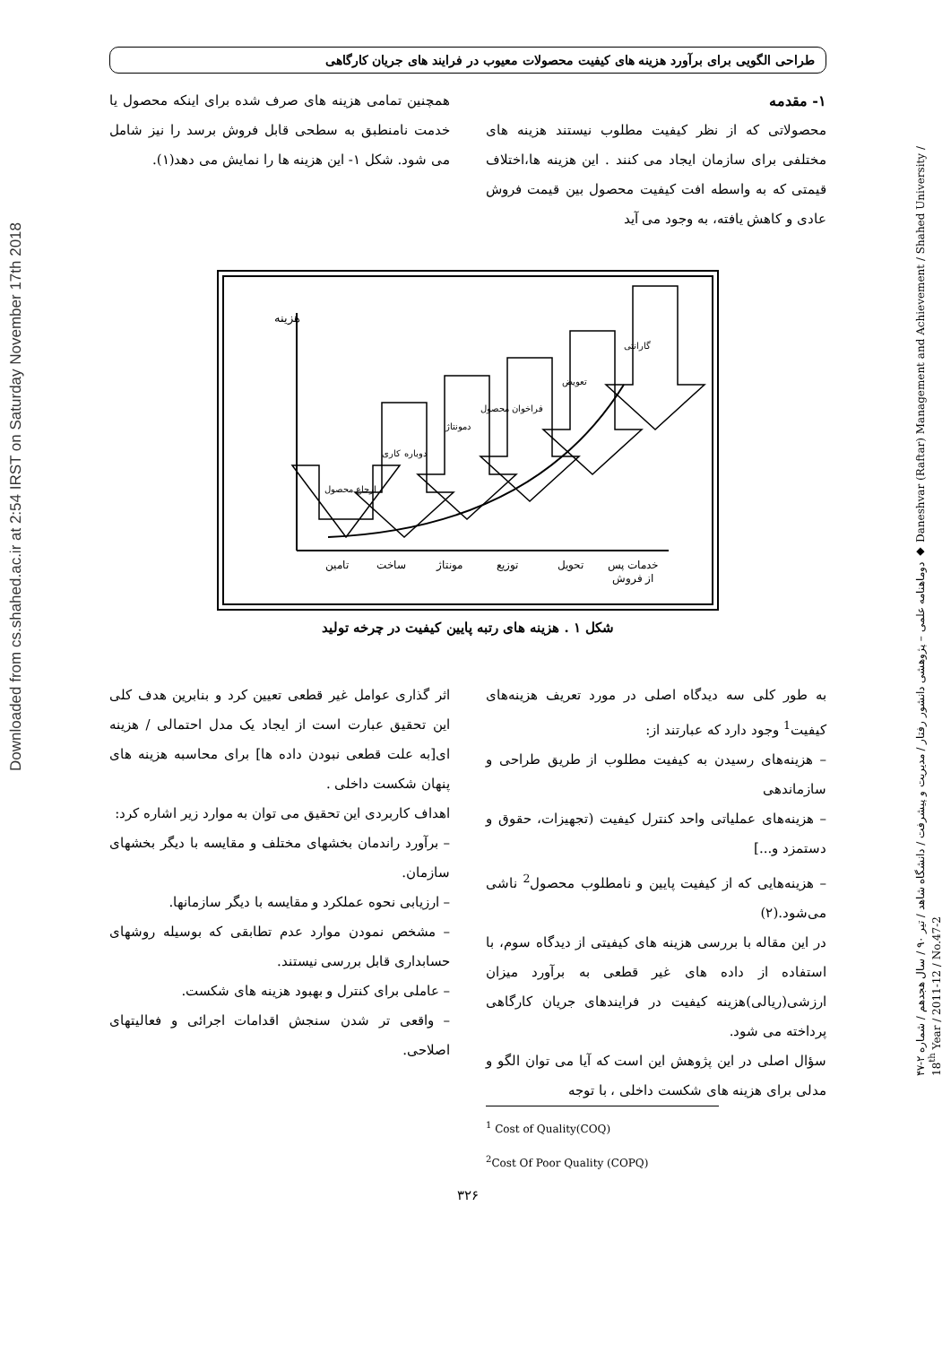Downloaded from cs.shahed.ac.ir at 2:54 IRST on Saturday November 17th 2018
دوماهنامه علمی – پژوهشی دانشور رفتار / مدیریت و پیشرفت / دانشگاه شاهد / تیر ۹۰ / سال هجدهم / شماره ۲-۴۷ ◆ Daneshvar (Raftar) Management and Achievement / Shahed University / 18<sup>th</sup> Year / 2011-12 / No.47-2
طراحی الگویی برای برآورد هزینه های کیفیت محصولات معیوب در فرایند های جریان کارگاهی
۱- مقدمه
محصولاتی که از نظر کیفیت مطلوب نیستند هزینه های مختلفی برای سازمان ایجاد می کنند . این هزینه ها،اختلاف قیمتی که به واسطه افت کیفیت محصول بین قیمت فروش عادی و کاهش یافته، به وجود می آید
همچنین تمامی هزینه های صرف شده برای اینکه محصول یا خدمت نامنطبق به سطحی قابل فروش برسد را نیز شامل می شود. شکل ۱- این هزینه ها را نمایش می دهد(۱).
هزینه
تامین
ساخت
مونتاژ
توزیع
تحویل
خدمات پس
از فروش
ارجاع محصول
دوباره کاری
دمونتاژ
فراخوان محصول
تعویض
گارانتی
شکل ۱ . هزینه های رتبه پایین کیفیت در چرخه تولید
به طور کلی سه دیدگاه اصلی در مورد تعریف هزینه‌های کیفیت<sup>1</sup> وجود دارد که عبارتند از:
– هزینه‌های رسیدن به کیفیت مطلوب از طریق طراحی و سازماندهی
– هزینه‌های عملیاتی واحد کنترل کیفیت (تجهیزات، حقوق و دستمزد و...]
– هزینه‌هایی که از کیفیت پایین و نامطلوب محصول<sup>2</sup> ناشی می‌شود.(۲)
در این مقاله با بررسی هزینه های کیفیتی از دیدگاه سوم، با استفاده از داده های غیر قطعی به برآورد میزان ارزشی(ریالی)هزینه کیفیت در فرایندهای جریان کارگاهی پرداخته می شود.
سؤال اصلی در این پژوهش این است که آیا می توان الگو و مدلی برای هزینه های شکست داخلی ، با توجه
<sup>1</sup> Cost of Quality(COQ)
<sup>2</sup> Cost Of Poor Quality (COPQ)
اثر گذاری عوامل غیر قطعی تعیین کرد و بنابرین هدف کلی این تحقیق عبارت است از ایجاد یک مدل احتمالی / هزینه ای[به علت قطعی نبودن داده ها] برای محاسبه هزینه های پنهان شکست داخلی .
اهداف کاربردی این تحقیق می توان به موارد زیر اشاره کرد:
– برآورد راندمان بخشهای مختلف و مقایسه با دیگر بخشهای سازمان.
– ارزیابی نحوه عملکرد و مقایسه با دیگر سازمانها.
– مشخص نمودن موارد عدم تطابقی که بوسیله روشهای حسابداری قابل بررسی نیستند.
– عاملی برای کنترل و بهبود هزینه های شکست.
– واقعی تر شدن سنجش اقدامات اجرائی و فعالیتهای اصلاحی.
۳۲۶